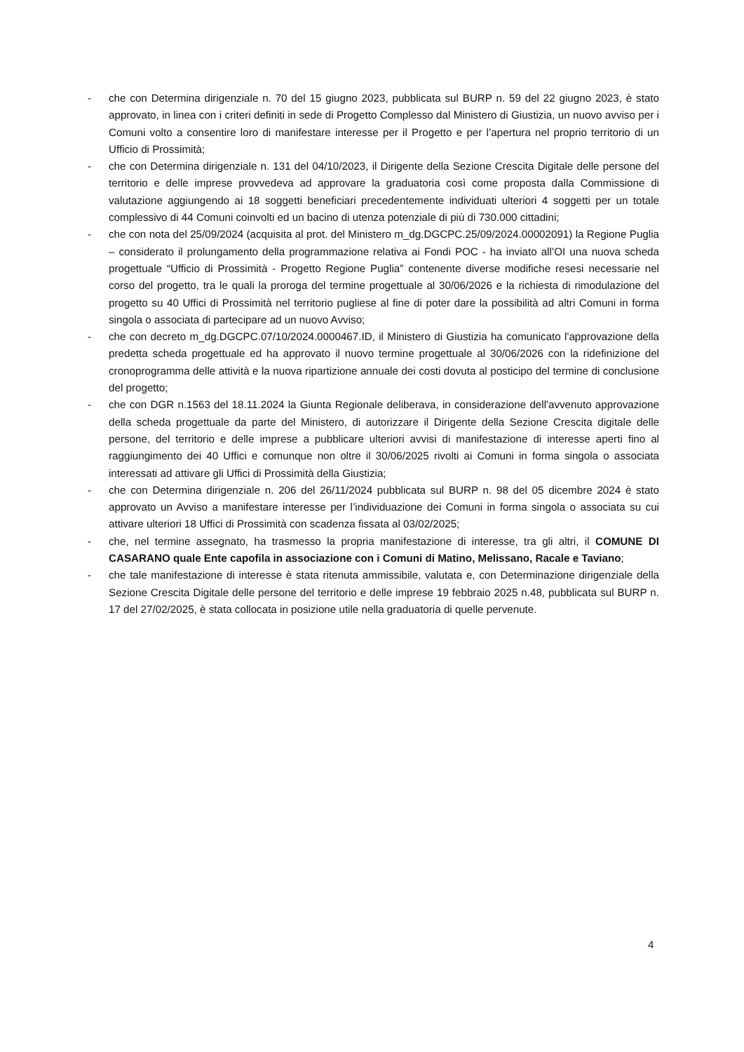- che con Determina dirigenziale n. 70 del 15 giugno 2023, pubblicata sul BURP n. 59 del 22 giugno 2023, è stato approvato, in linea con i criteri definiti in sede di Progetto Complesso dal Ministero di Giustizia, un nuovo avviso per i Comuni volto a consentire loro di manifestare interesse per il Progetto e per l’apertura nel proprio territorio di un Ufficio di Prossimità;
- che con Determina dirigenziale n. 131 del 04/10/2023, il Dirigente della Sezione Crescita Digitale delle persone del territorio e delle imprese provvedeva ad approvare la graduatoria così come proposta dalla Commissione di valutazione aggiungendo ai 18 soggetti beneficiari precedentemente individuati ulteriori 4 soggetti per un totale complessivo di 44 Comuni coinvolti ed un bacino di utenza potenziale di più di 730.000 cittadini;
- che con nota del 25/09/2024 (acquisita al prot. del Ministero m_dg.DGCPC.25/09/2024.00002091) la Regione Puglia – considerato il prolungamento della programmazione relativa ai Fondi POC - ha inviato all’OI una nuova scheda progettuale “Ufficio di Prossimità - Progetto Regione Puglia” contenente diverse modifiche resesi necessarie nel corso del progetto, tra le quali la proroga del termine progettuale al 30/06/2026 e la richiesta di rimodulazione del progetto su 40 Uffici di Prossimità nel territorio pugliese al fine di poter dare la possibilità ad altri Comuni in forma singola o associata di partecipare ad un nuovo Avviso;
- che con decreto m_dg.DGCPC.07/10/2024.0000467.ID, il Ministero di Giustizia ha comunicato l'approvazione della predetta scheda progettuale ed ha approvato il nuovo termine progettuale al 30/06/2026 con la ridefinizione del cronoprogramma delle attività e la nuova ripartizione annuale dei costi dovuta al posticipo del termine di conclusione del progetto;
- che con DGR n.1563 del 18.11.2024 la Giunta Regionale deliberava, in considerazione dell'avvenuto approvazione della scheda progettuale da parte del Ministero, di autorizzare il Dirigente della Sezione Crescita digitale delle persone, del territorio e delle imprese a pubblicare ulteriori avvisi di manifestazione di interesse aperti fino al raggiungimento dei 40 Uffici e comunque non oltre il 30/06/2025 rivolti ai Comuni in forma singola o associata interessati ad attivare gli Uffici di Prossimità della Giustizia;
- che con Determina dirigenziale n. 206 del 26/11/2024 pubblicata sul BURP n. 98 del 05 dicembre 2024 è stato approvato un Avviso a manifestare interesse per l’individuazione dei Comuni in forma singola o associata su cui attivare ulteriori 18 Uffici di Prossimità con scadenza fissata al 03/02/2025;
- che, nel termine assegnato, ha trasmesso la propria manifestazione di interesse, tra gli altri, il COMUNE DI CASARANO quale Ente capofila in associazione con i Comuni di Matino, Melissano, Racale e Taviano;
- che tale manifestazione di interesse è stata ritenuta ammissibile, valutata e, con Determinazione dirigenziale della Sezione Crescita Digitale delle persone del territorio e delle imprese 19 febbraio 2025 n.48, pubblicata sul BURP n. 17 del 27/02/2025, è stata collocata in posizione utile nella graduatoria di quelle pervenute.
4